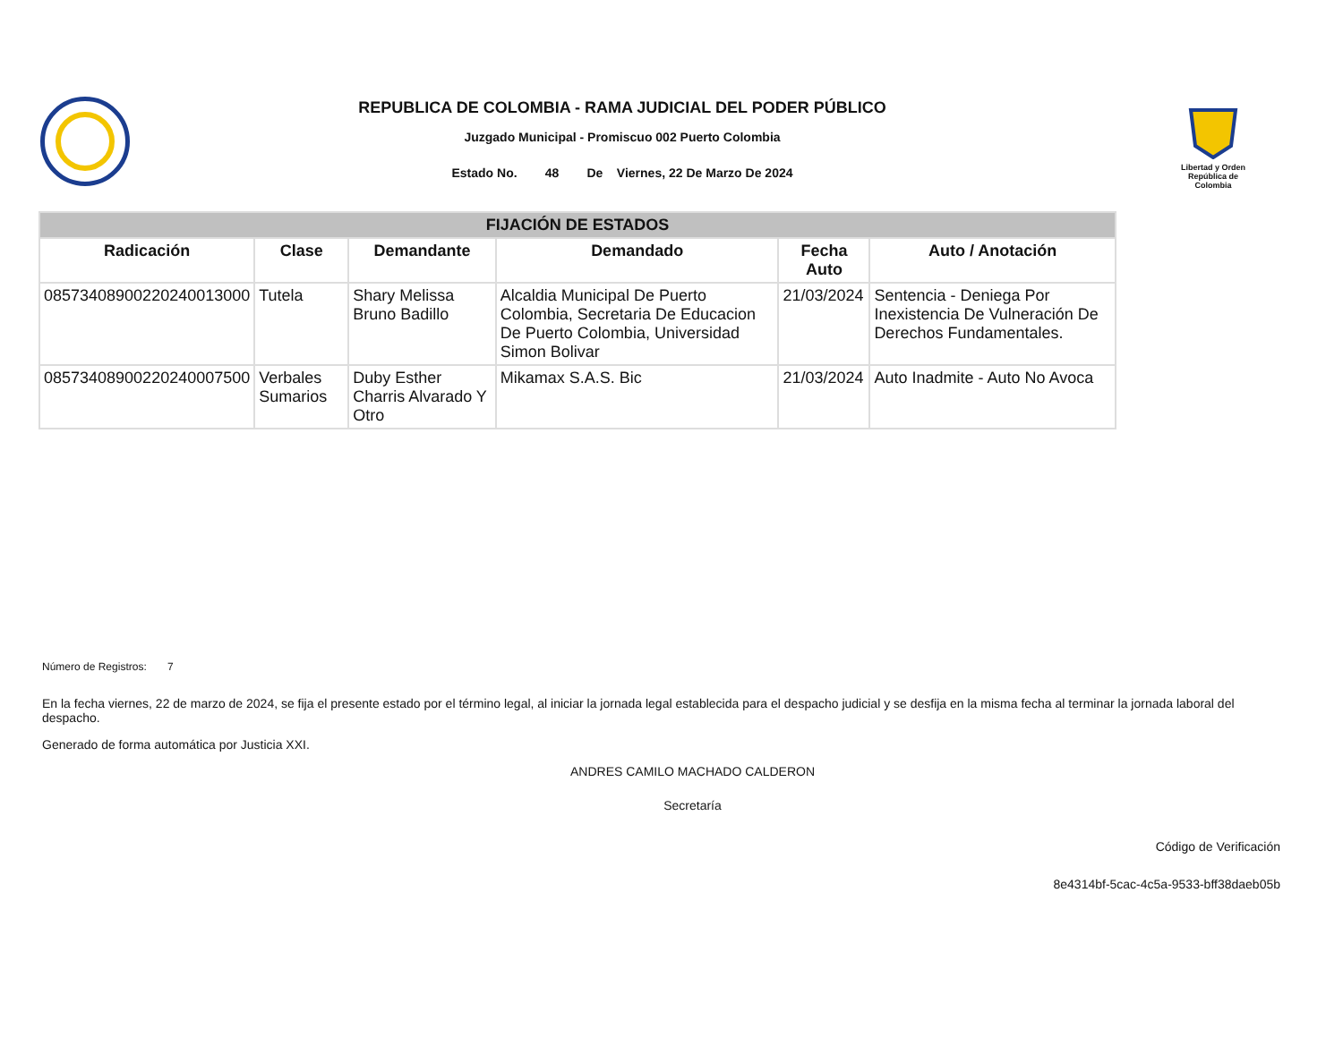REPUBLICA DE COLOMBIA - RAMA JUDICIAL DEL PODER PÚBLICO
Juzgado Municipal - Promiscuo 002 Puerto Colombia
Estado No. 48 De Viernes, 22 De Marzo De 2024
Libertad y Orden
República de Colombia
| FIJACIÓN DE ESTADOS | | | | | |
| --- | --- | --- | --- | --- | --- |
| Radicación | Clase | Demandante | Demandado | Fecha Auto | Auto / Anotación |
| 08573408900220240013000 | Tutela | Shary Melissa Bruno Badillo | Alcaldia Municipal De Puerto Colombia, Secretaria De Educacion De Puerto Colombia, Universidad Simon Bolivar | 21/03/2024 | Sentencia - Deniega Por Inexistencia De Vulneración De Derechos Fundamentales. |
| 08573408900220240007500 | Verbales Sumarios | Duby Esther Charris Alvarado Y Otro | Mikamax S.A.S. Bic | 21/03/2024 | Auto Inadmite - Auto No Avoca |
Número de Registros: 7
En la fecha viernes, 22 de marzo de 2024, se fija el presente estado por el término legal, al iniciar la jornada legal establecida para el despacho judicial y se desfija en la misma fecha al terminar la jornada laboral del despacho.
Generado de forma automática por Justicia XXI.
ANDRES CAMILO MACHADO CALDERON
Secretaría
Código de Verificación
8e4314bf-5cac-4c5a-9533-bff38daeb05b